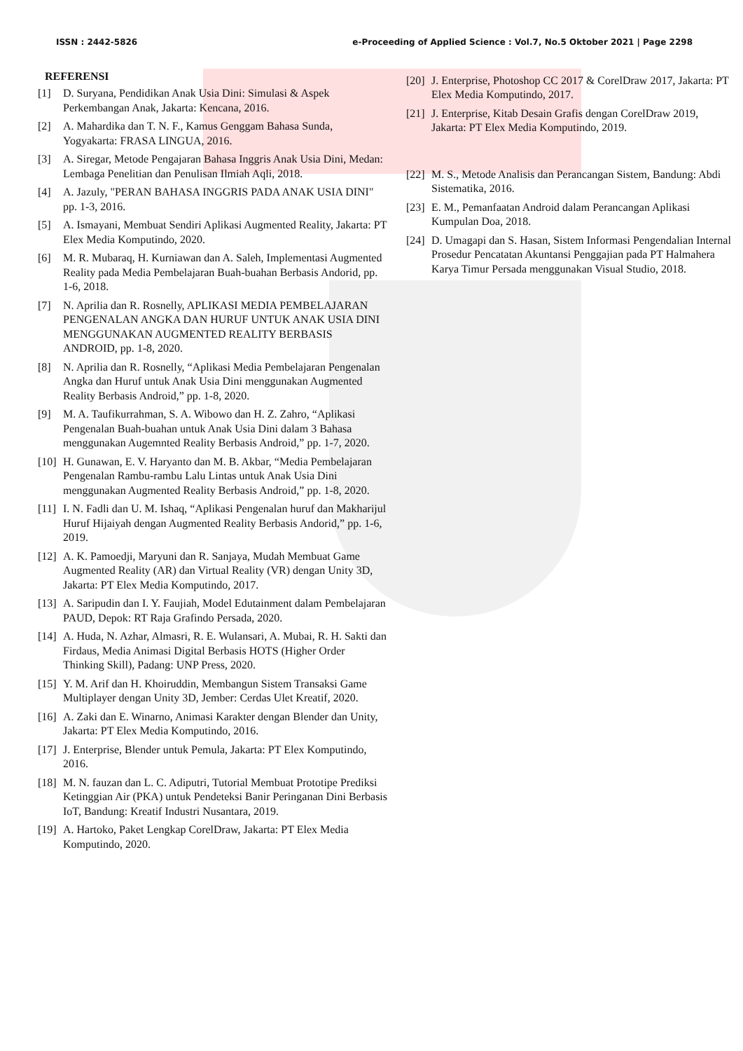ISSN : 2442-5826 e-Proceeding of Applied Science : Vol.7, No.5 Oktober 2021 | Page 2298
REFERENSI
[1] D. Suryana, Pendidikan Anak Usia Dini: Simulasi & Aspek Perkembangan Anak, Jakarta: Kencana, 2016.
[2] A. Mahardika dan T. N. F., Kamus Genggam Bahasa Sunda, Yogyakarta: FRASA LINGUA, 2016.
[3] A. Siregar, Metode Pengajaran Bahasa Inggris Anak Usia Dini, Medan: Lembaga Penelitian dan Penulisan Ilmiah Aqli, 2018.
[4] A. Jazuly, "PERAN BAHASA INGGRIS PADA ANAK USIA DINI" pp. 1-3, 2016.
[5] A. Ismayani, Membuat Sendiri Aplikasi Augmented Reality, Jakarta: PT Elex Media Komputindo, 2020.
[6] M. R. Mubaraq, H. Kurniawan dan A. Saleh, Implementasi Augmented Reality pada Media Pembelajaran Buah-buahan Berbasis Andorid, pp. 1-6, 2018.
[7] N. Aprilia dan R. Rosnelly, APLIKASI MEDIA PEMBELAJARAN PENGENALAN ANGKA DAN HURUF UNTUK ANAK USIA DINI MENGGUNAKAN AUGMENTED REALITY BERBASIS ANDROID, pp. 1-8, 2020.
[8] N. Aprilia dan R. Rosnelly, “Aplikasi Media Pembelajaran Pengenalan Angka dan Huruf untuk Anak Usia Dini menggunakan Augmented Reality Berbasis Android,” pp. 1-8, 2020.
[9] M. A. Taufikurrahman, S. A. Wibowo dan H. Z. Zahro, “Aplikasi Pengenalan Buah-buahan untuk Anak Usia Dini dalam 3 Bahasa menggunakan Augemnted Reality Berbasis Android,” pp. 1-7, 2020.
[10] H. Gunawan, E. V. Haryanto dan M. B. Akbar, “Media Pembelajaran Pengenalan Rambu-rambu Lalu Lintas untuk Anak Usia Dini menggunakan Augmented Reality Berbasis Android,” pp. 1-8, 2020.
[11] I. N. Fadli dan U. M. Ishaq, “Aplikasi Pengenalan huruf dan Makharijul Huruf Hijaiyah dengan Augmented Reality Berbasis Andorid,” pp. 1-6, 2019.
[12] A. K. Pamoedji, Maryuni dan R. Sanjaya, Mudah Membuat Game Augmented Reality (AR) dan Virtual Reality (VR) dengan Unity 3D, Jakarta: PT Elex Media Komputindo, 2017.
[13] A. Saripudin dan I. Y. Faujiah, Model Edutainment dalam Pembelajaran PAUD, Depok: RT Raja Grafindo Persada, 2020.
[14] A. Huda, N. Azhar, Almasri, R. E. Wulansari, A. Mubai, R. H. Sakti dan Firdaus, Media Animasi Digital Berbasis HOTS (Higher Order Thinking Skill), Padang: UNP Press, 2020.
[15] Y. M. Arif dan H. Khoiruddin, Membangun Sistem Transaksi Game Multiplayer dengan Unity 3D, Jember: Cerdas Ulet Kreatif, 2020.
[16] A. Zaki dan E. Winarno, Animasi Karakter dengan Blender dan Unity, Jakarta: PT Elex Media Komputindo, 2016.
[17] J. Enterprise, Blender untuk Pemula, Jakarta: PT Elex Komputindo, 2016.
[18] M. N. fauzan dan L. C. Adiputri, Tutorial Membuat Prototipe Prediksi Ketinggian Air (PKA) untuk Pendeteksi Banir Peringanan Dini Berbasis IoT, Bandung: Kreatif Industri Nusantara, 2019.
[19] A. Hartoko, Paket Lengkap CorelDraw, Jakarta: PT Elex Media Komputindo, 2020.
[20] J. Enterprise, Photoshop CC 2017 & CorelDraw 2017, Jakarta: PT Elex Media Komputindo, 2017.
[21] J. Enterprise, Kitab Desain Grafis dengan CorelDraw 2019, Jakarta: PT Elex Media Komputindo, 2019.
[22] M. S., Metode Analisis dan Perancangan Sistem, Bandung: Abdi Sistematika, 2016.
[23] E. M., Pemanfaatan Android dalam Perancangan Aplikasi Kumpulan Doa, 2018.
[24] D. Umagapi dan S. Hasan, Sistem Informasi Pengendalian Internal Prosedur Pencatatan Akuntansi Penggajian pada PT Halmahera Karya Timur Persada menggunakan Visual Studio, 2018.